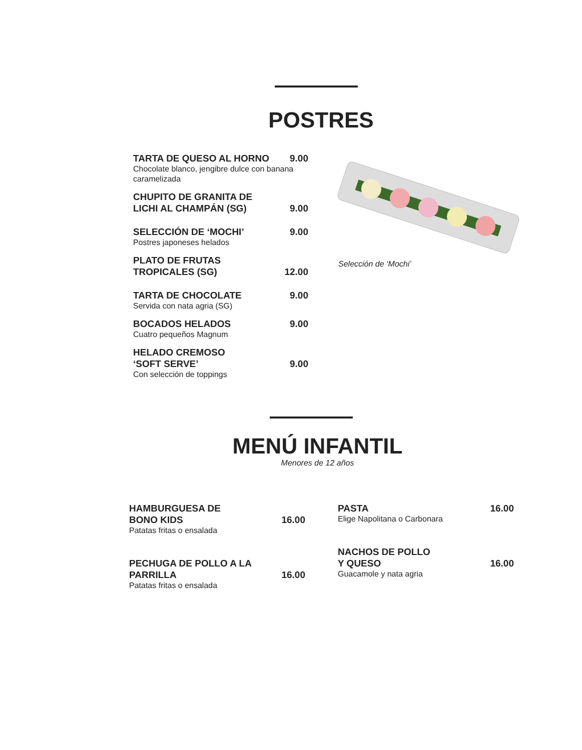POSTRES
TARTA DE QUESO AL HORNO 9.00
Chocolate blanco, jengibre dulce con banana caramelizada
CHUPITO DE GRANITA DE
LICHI AL CHAMPÁN (SG) 9.00
SELECCIÓN DE ‘MOCHI’ 9.00
Postres japoneses helados
PLATO DE FRUTAS
TROPICALES (SG) 12.00
TARTA DE CHOCOLATE 9.00
Servida con nata agria (SG)
BOCADOS HELADOS 9.00
Cuatro pequeños Magnum
HELADO CREMOSO
‘SOFT SERVE’ 9.00
Con selección de toppings
Selección de ‘Mochi’
MENÚ INFANTIL
Menores de 12 años
HAMBURGUESA DE
BONO KIDS 16.00
Patatas fritas o ensalada
PECHUGA DE POLLO A LA
PARRILLA 16.00
Patatas fritas o ensalada
PASTA 16.00
Elige Napolitana o Carbonara
NACHOS DE POLLO
Y QUESO 16.00
Guacamole y nata agria